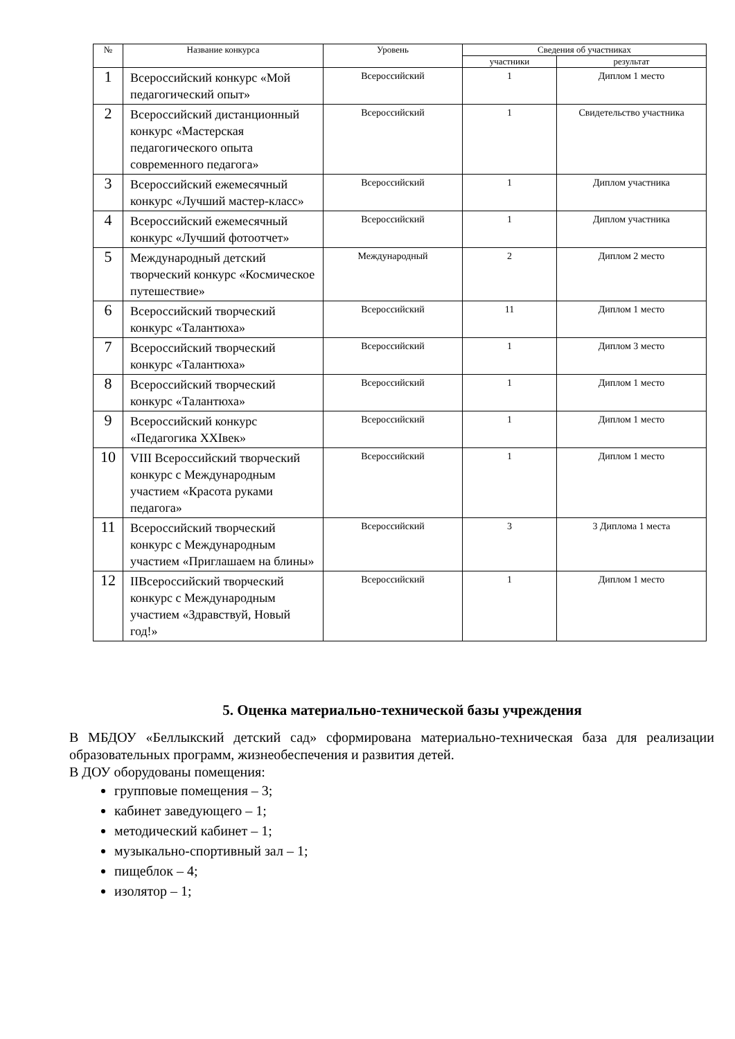| № | Название конкурса | Уровень | Сведения об участниках | |
| --- | --- | --- | --- | --- |
| | | | участники | результат |
| 1 | Всероссийский конкурс «Мой педагогический опыт» | Всероссийский | 1 | Диплом 1 место |
| 2 | Всероссийский дистанционный конкурс «Мастерская педагогического опыта современного педагога» | Всероссийский | 1 | Свидетельство участника |
| 3 | Всероссийский ежемесячный конкурс «Лучший мастер-класс» | Всероссийский | 1 | Диплом участника |
| 4 | Всероссийский ежемесячный конкурс «Лучший фотоотчет» | Всероссийский | 1 | Диплом участника |
| 5 | Международный детский творческий конкурс «Космическое путешествие» | Международный | 2 | Диплом 2 место |
| 6 | Всероссийский творческий конкурс «Талантюха» | Всероссийский | 11 | Диплом 1 место |
| 7 | Всероссийский творческий конкурс «Талантюха» | Всероссийский | 1 | Диплом 3 место |
| 8 | Всероссийский творческий конкурс «Талантюха» | Всероссийский | 1 | Диплом 1 место |
| 9 | Всероссийский конкурс «Педагогика XXIвек» | Всероссийский | 1 | Диплом 1 место |
| 10 | VIII Всероссийский творческий конкурс с Международным участием «Красота руками педагога» | Всероссийский | 1 | Диплом 1 место |
| 11 | Всероссийский творческий конкурс с Международным участием «Приглашаем на блины» | Всероссийский | 3 | 3 Диплома 1 места |
| 12 | IIВсероссийский творческий конкурс с Международным участием «Здравствуй, Новый год!» | Всероссийский | 1 | Диплом 1 место |
5. Оценка материально-технической базы учреждения
В МБДОУ «Беллыкский детский сад» сформирована материально-техническая база для реализации образовательных программ, жизнеобеспечения и развития детей.
В ДОУ оборудованы помещения:
групповые помещения – 3;
кабинет заведующего – 1;
методический кабинет – 1;
музыкально-спортивный зал – 1;
пищеблок – 4;
изолятор – 1;